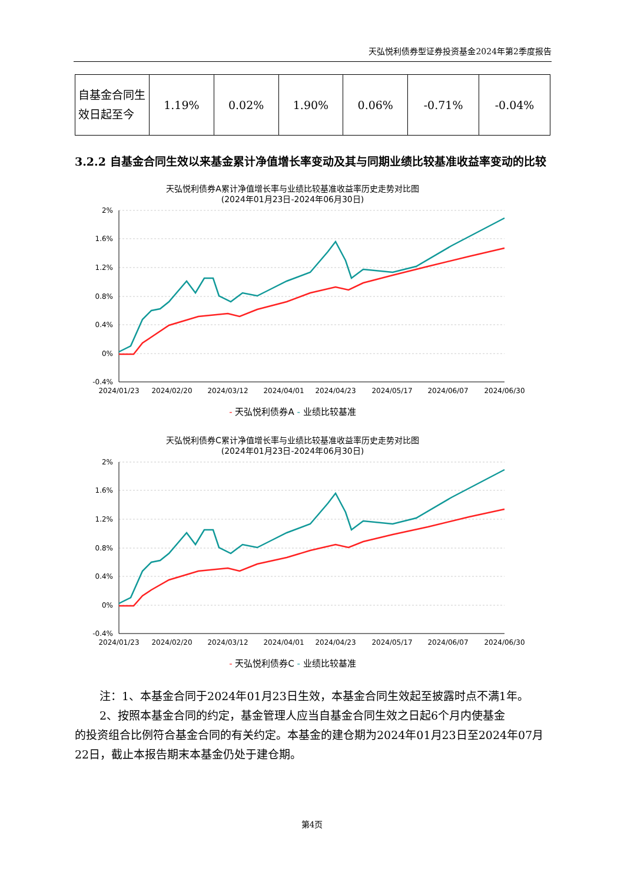天弘悦利债券型证券投资基金2024年第2季度报告
| 自基金合同生效日起至今 | 1.19% | 0.02% | 1.90% | 0.06% | -0.71% | -0.04% |
3.2.2 自基金合同生效以来基金累计净值增长率变动及其与同期业绩比较基准收益率变动的比较
天弘悦利债券A累计净值增长率与业绩比较基准收益率历史走势对比图
(2024年01月23日-2024年06月30日)
2%
1.6%
1.2%
0.8%
0.4%
0%
-0.4%
2024/01/23
2024/02/20
2024/03/12
2024/04/01
2024/04/23
2024/05/17
2024/06/07
2024/06/30
- 天弘悦利债券A - 业绩比较基准
天弘悦利债券C累计净值增长率与业绩比较基准收益率历史走势对比图
(2024年01月23日-2024年06月30日)
2%
1.6%
1.2%
0.8%
0.4%
0%
-0.4%
2024/01/23
2024/02/20
2024/03/12
2024/04/01
2024/04/23
2024/05/17
2024/06/07
2024/06/30
- 天弘悦利债券C - 业绩比较基准
注：1、本基金合同于2024年01月23日生效，本基金合同生效起至披露时点不满1年。
2、按照本基金合同的约定，基金管理人应当自基金合同生效之日起6个月内使基金
的投资组合比例符合基金合同的有关约定。本基金的建仓期为2024年01月23日至2024年07月22日，截止本报告期末本基金仍处于建仓期。
第4页